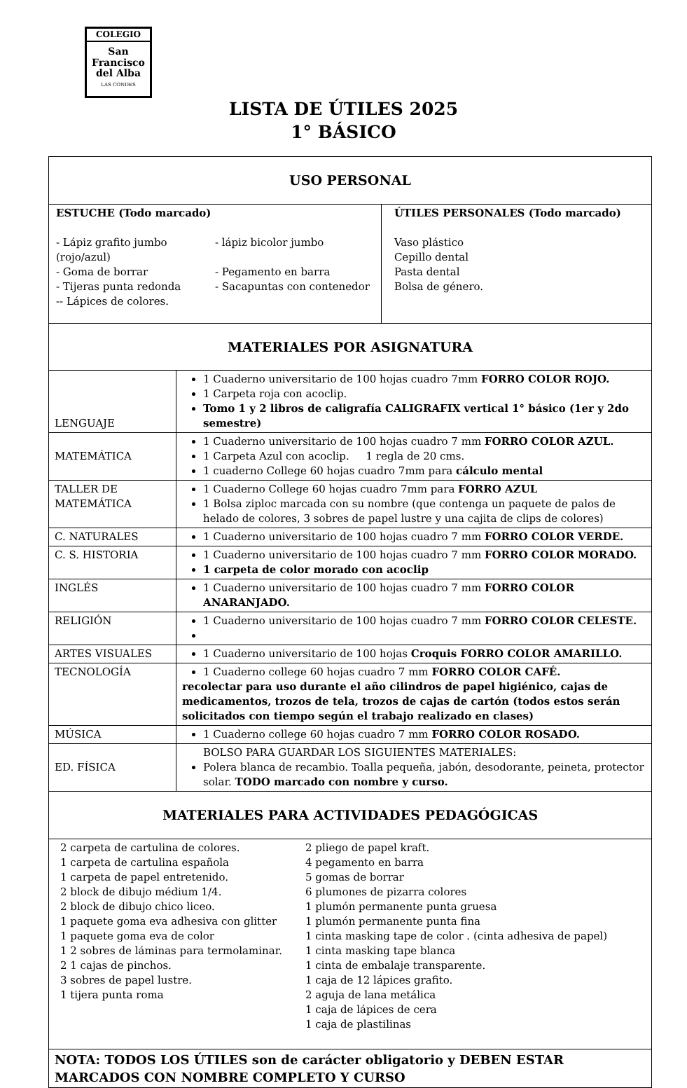COLEGIO
San
Francisco
del Alba
LAS CONDES
LISTA DE ÚTILES 2025
1° BÁSICO
| USO PERSONAL | |
| ESTUCHE (Todo marcado) - Lápiz grafito jumbo (rojo/azul) - Goma de borrar - Tijeras punta redonda -- Lápices de colores. - lápiz bicolor jumbo - Pegamento en barra - Sacapuntas con contenedor ÚTILES PERSONALES (Todo marcado) Vaso plástico Cepillo dental Pasta dental Bolsa de género. | |
| MATERIALES POR ASIGNATURA | |
| LENGUAJE | 1 Cuaderno universitario de 100 hojas cuadro 7mm FORRO COLOR ROJO. 1 Carpeta roja con acoclip. Tomo 1 y 2 libros de caligrafía CALIGRAFIX vertical 1° básico (1er y 2do semestre) |
| MATEMÁTICA | 1 Cuaderno universitario de 100 hojas cuadro 7 mm FORRO COLOR AZUL. 1 Carpeta Azul con acoclip. 1 regla de 20 cms. 1 cuaderno College 60 hojas cuadro 7mm para cálculo mental |
| TALLER DE MATEMÁTICA | 1 Cuaderno College 60 hojas cuadro 7mm para FORRO AZUL 1 Bolsa ziploc marcada con su nombre (que contenga un paquete de palos de helado de colores, 3 sobres de papel lustre y una cajita de clips de colores) |
| C. NATURALES | 1 Cuaderno universitario de 100 hojas cuadro 7 mm FORRO COLOR VERDE. |
| C. S. HISTORIA | 1 Cuaderno universitario de 100 hojas cuadro 7 mm FORRO COLOR MORADO. 1 carpeta de color morado con acoclip |
| INGLÉS | 1 Cuaderno universitario de 100 hojas cuadro 7 mm FORRO COLOR ANARANJADO. |
| RELIGIÓN | 1 Cuaderno universitario de 100 hojas cuadro 7 mm FORRO COLOR CELESTE. |
| ARTES VISUALES | 1 Cuaderno universitario de 100 hojas Croquis FORRO COLOR AMARILLO. |
| TECNOLOGÍA | 1 Cuaderno college 60 hojas cuadro 7 mm FORRO COLOR CAFÉ. recolectar para uso durante el año cilindros de papel higiénico, cajas de medicamentos, trozos de tela, trozos de cajas de cartón (todos estos serán solicitados con tiempo según el trabajo realizado en clases) |
| MÚSICA | 1 Cuaderno college 60 hojas cuadro 7 mm FORRO COLOR ROSADO. |
| ED. FÍSICA | BOLSO PARA GUARDAR LOS SIGUIENTES MATERIALES: Polera blanca de recambio. Toalla pequeña, jabón, desodorante, peineta, protector solar. TODO marcado con nombre y curso. |
| MATERIALES PARA ACTIVIDADES PEDAGÓGICAS | |
| 2 carpeta de cartulina de colores. 1 carpeta de cartulina española 1 carpeta de papel entretenido. 2 block de dibujo médium 1/4. 2 block de dibujo chico liceo. 1 paquete goma eva adhesiva con glitter 1 paquete goma eva de color 1 2 sobres de láminas para termolaminar. 2 1 cajas de pinchos. 3 sobres de papel lustre. 1 tijera punta roma 2 pliego de papel kraft. 4 pegamento en barra 5 gomas de borrar 6 plumones de pizarra colores 1 plumón permanente punta gruesa 1 plumón permanente punta fina 1 cinta masking tape de color . (cinta adhesiva de papel) 1 cinta masking tape blanca 1 cinta de embalaje transparente. 1 caja de 12 lápices grafito. 2 aguja de lana metálica 1 caja de lápices de cera 1 caja de plastilinas | |
| NOTA: TODOS LOS ÚTILES son de carácter obligatorio y DEBEN ESTAR MARCADOS CON NOMBRE COMPLETO Y CURSO | |